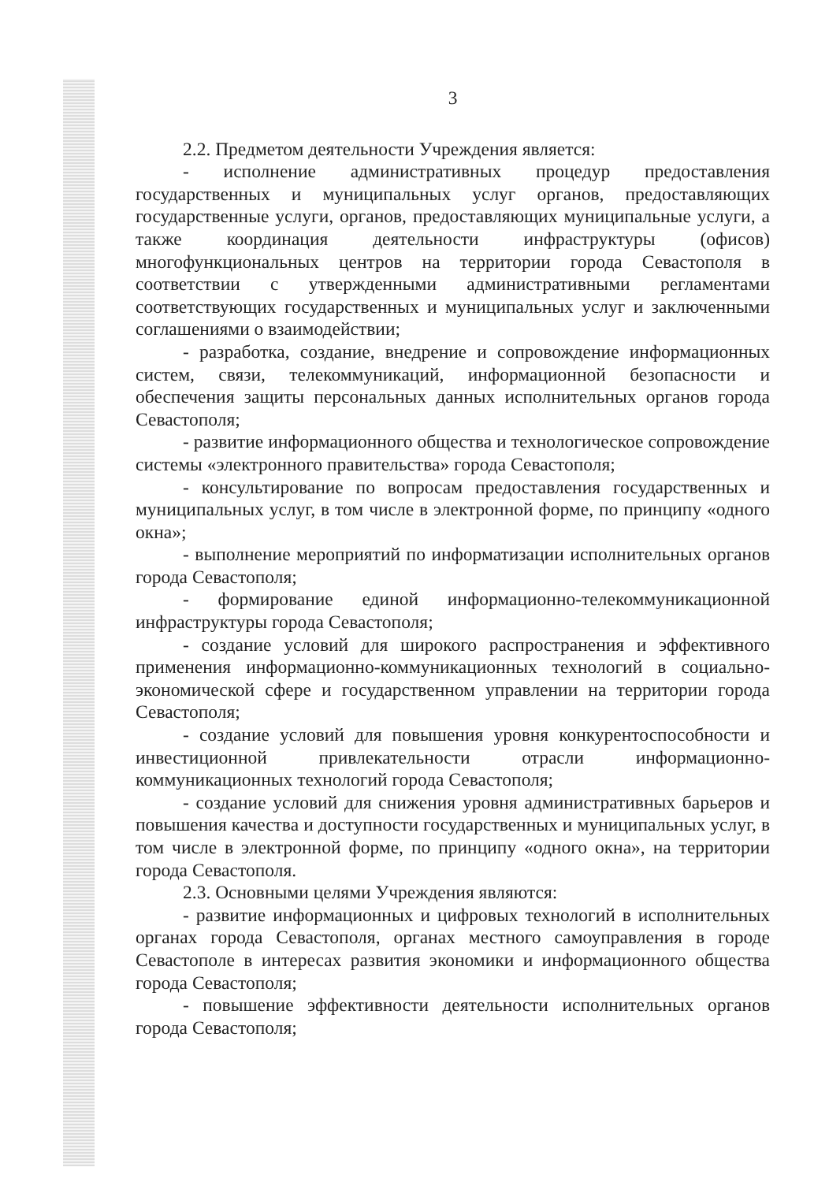3
2.2. Предметом деятельности Учреждения является:
- исполнение административных процедур предоставления государственных и муниципальных услуг органов, предоставляющих государственные услуги, органов, предоставляющих муниципальные услуги, а также координация деятельности инфраструктуры (офисов) многофункциональных центров на территории города Севастополя в соответствии с утвержденными административными регламентами соответствующих государственных и муниципальных услуг и заключенными соглашениями о взаимодействии;
- разработка, создание, внедрение и сопровождение информационных систем, связи, телекоммуникаций, информационной безопасности и обеспечения защиты персональных данных исполнительных органов города Севастополя;
- развитие информационного общества и технологическое сопровождение системы «электронного правительства» города Севастополя;
- консультирование по вопросам предоставления государственных и муниципальных услуг, в том числе в электронной форме, по принципу «одного окна»;
- выполнение мероприятий по информатизации исполнительных органов города Севастополя;
- формирование единой информационно-телекоммуникационной инфраструктуры города Севастополя;
- создание условий для широкого распространения и эффективного применения информационно-коммуникационных технологий в социально-экономической сфере и государственном управлении на территории города Севастополя;
- создание условий для повышения уровня конкурентоспособности и инвестиционной привлекательности отрасли информационно-коммуникационных технологий города Севастополя;
- создание условий для снижения уровня административных барьеров и повышения качества и доступности государственных и муниципальных услуг, в том числе в электронной форме, по принципу «одного окна», на территории города Севастополя.
2.3. Основными целями Учреждения являются:
- развитие информационных и цифровых технологий в исполнительных органах города Севастополя, органах местного самоуправления в городе Севастополе в интересах развития экономики и информационного общества города Севастополя;
- повышение эффективности деятельности исполнительных органов города Севастополя;